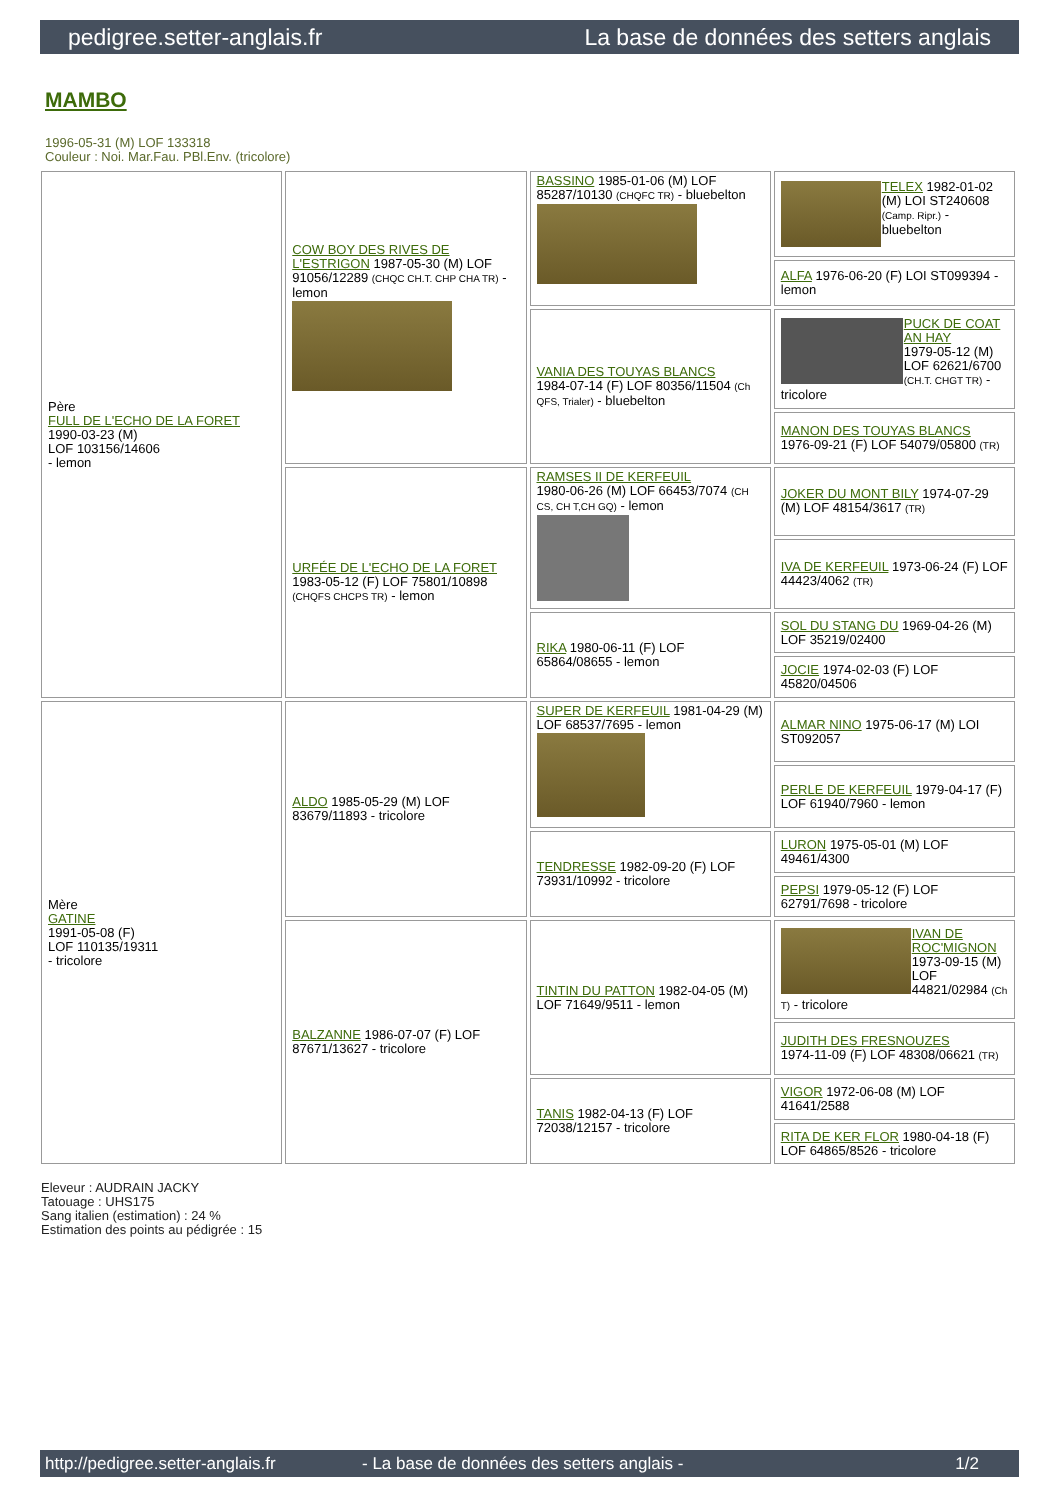pedigree.setter-anglais.fr La base de données des setters anglais
MAMBO
1996-05-31 (M) LOF 133318
Couleur : Noi. Mar.Fau. PBl.Env. (tricolore)
| Père FULL DE L'ECHO DE LA FORET 1990-03-23 (M) LOF 103156/14606 - lemon | COW BOY DES RIVES DE L'ESTRIGON 1987-05-30 (M) LOF 91056/12289 (CHQC CH.T. CHP CHA TR) - lemon | BASSINO 1985-01-06 (M) LOF 85287/10130 (CHQFC TR) - bluebelton | TELEX 1982-01-02 (M) LOI ST240608 (Camp. Ripr.) - bluebelton |
| | | | ALFA 1976-06-20 (F) LOI ST099394 - lemon |
| | | VANIA DES TOUYAS BLANCS 1984-07-14 (F) LOF 80356/11504 (Ch QFS, Trialer) - bluebelton | PUCK DE COAT AN HAY 1979-05-12 (M) LOF 62621/6700 (CH.T. CHGT TR) - tricolore |
| | | | MANON DES TOUYAS BLANCS 1976-09-21 (F) LOF 54079/05800 (TR) |
| | URFÉE DE L'ECHO DE LA FORET 1983-05-12 (F) LOF 75801/10898 (CHQFS CHCPS TR) - lemon | RAMSES II DE KERFEUIL 1980-06-26 (M) LOF 66453/7074 (CH CS, CH T,CH GQ) - lemon | JOKER DU MONT BILY 1974-07-29 (M) LOF 48154/3617 (TR) |
| | | | IVA DE KERFEUIL 1973-06-24 (F) LOF 44423/4062 (TR) |
| | | RIKA 1980-06-11 (F) LOF 65864/08655 - lemon | SOL DU STANG DU 1969-04-26 (M) LOF 35219/02400 |
| | | | JOCIE 1974-02-03 (F) LOF 45820/04506 |
| Mère GATINE 1991-05-08 (F) LOF 110135/19311 - tricolore | ALDO 1985-05-29 (M) LOF 83679/11893 - tricolore | SUPER DE KERFEUIL 1981-04-29 (M) LOF 68537/7695 - lemon | ALMAR NINO 1975-06-17 (M) LOI ST092057 |
| | | | PERLE DE KERFEUIL 1979-04-17 (F) LOF 61940/7960 - lemon |
| | | TENDRESSE 1982-09-20 (F) LOF 73931/10992 - tricolore | LURON 1975-05-01 (M) LOF 49461/4300 |
| | | | PEPSI 1979-05-12 (F) LOF 62791/7698 - tricolore |
| | BALZANNE 1986-07-07 (F) LOF 87671/13627 - tricolore | TINTIN DU PATTON 1982-04-05 (M) LOF 71649/9511 - lemon | IVAN DE ROC'MIGNON 1973-09-15 (M) LOF 44821/02984 (Ch T) - tricolore |
| | | | JUDITH DES FRESNOUZES 1974-11-09 (F) LOF 48308/06621 (TR) |
| | | TANIS 1982-04-13 (F) LOF 72038/12157 - tricolore | VIGOR 1972-06-08 (M) LOF 41641/2588 |
| | | | RITA DE KER FLOR 1980-04-18 (F) LOF 64865/8526 - tricolore |
Eleveur : AUDRAIN JACKY
Tatouage : UHS175
Sang italien (estimation) : 24 %
Estimation des points au pédigrée : 15
http://pedigree.setter-anglais.fr - La base de données des setters anglais - 1/2